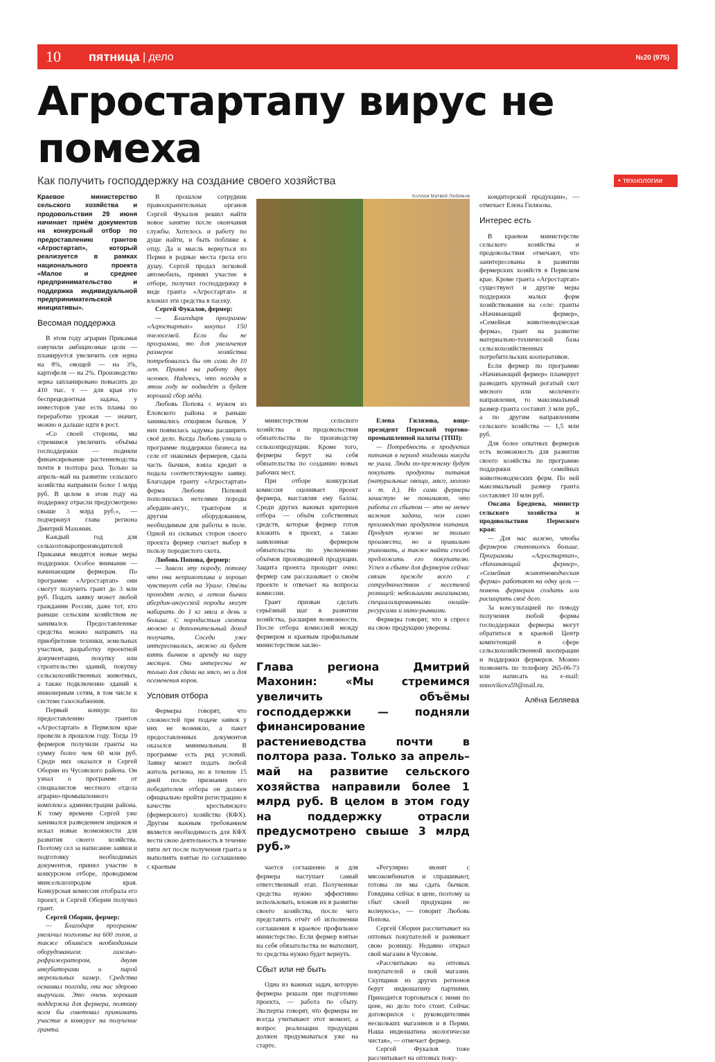10 пятница | дело №20 (975)
Агростартапу вирус не помеха
Как получить господдержку на создание своего хозяйства • технологии
Краевое министерство сельского хозяйства и продовольствия 29 июня начинает приём документов на конкурсный отбор по предоставлению грантов «Агростартап», который реализуется в рамках национального проекта «Малое и среднее предпринимательство и поддержка индивидуальной предпринимательской инициативы».
Весомая поддержка
В этом году аграрии Прикамья озвучили амбициозные цели — планируется увеличить сев зерна на 8%, овощей — на 3%, картофеля — на 2%. Производство зерна запланировано повысить до 410 тыс. т — для края это беспрецедентная задача, у инвесторов уже есть планы по переработке урожая — значит, можно и дальше идти в рост.
«Со своей стороны, мы стремимся увеличить объёмы господдержки — подняли финансирование растениеводства почти в полтора раза. Только за апрель–май на развитие сельского хозяйства направили более 1 млрд руб. В целом в этом году на поддержку отрасли предусмотрено свыше 3 млрд руб.», — подчеркнул глава региона Дмитрий Махонин.
Каждый год для сельхозтоваропроизводителей Прикамья вводятся новые меры поддержки. Особое внимание — начинающим фермерам. По программе «Агростартап» они смогут получить грант до 3 млн руб. Подать заявку может любой гражданин России, даже тот, кто раньше сельским хозяйством не занимался. Предоставленные средства можно направить на приобретение техники, земельных участков, разработку проектной документации, покупку или строительство зданий, покупку сельскохозяйственных животных, а также подключение зданий к инженерным сетям, в том числе к системе газоснабжения.
Первый конкурс по предоставлению грантов «Агростартап» в Пермском крае провели в прошлом году. Тогда 19 фермеров получили гранты на сумму более чем 60 млн руб. Среди них оказался и Сергей Оборин из Чусовского района. Он узнал о программе от специалистов местного отдела аграрно-промышленного комплекса администрации района. К тому времени Сергей уже занимался разведением индюков и искал новые возможности для развития своего хозяйства. Поэтому сел за написание заявки и подготовку необходимых документов, принял участие в конкурсном отборе, проводимом минсельхозпродом края. Конкурсная комиссия отобрала его проект, и Сергей Оборин получил грант.
Сергей Оборин, фермер:
— Благодаря программе увеличил поголовье на 600 голов, а также обзавёлся необходимым оборудованием: газелью-рефрижератором, двумя инкубаторами и парой морозильных камер. Средства осваивал полгода, они нас здорово выручили. Это очень хорошая поддержка для фермера, поэтому всем бы советовал принимать участие в конкурсе на получение гранта.
В прошлом сотрудник правоохранительных органов Сергей Фукалов решил найти новое занятие после окончания службы. Хотелось и работу по душе найти, и быть поближе к отцу. Да и мысль вернуться из Перми в родные места грела его душу. Сергей продал легковой автомобиль, принял участие в отборе, получил господдержку в виде гранта «Агростартап» и вложил эти средства в пасеку.
Сергей Фукалов, фермер:
— Благодаря программе «Агростартап» закупил 150 пчелосемей. Если бы не программа, то для увеличения размеров хозяйства потребовалось бы от семи до 10 лет. Принял на работу двух человек. Надеюсь, что погода в этом году не подведёт и будет хороший сбор мёда.
Любовь Попова с мужем из Еловского района и раньше занимались откормом бычков. У них появилась задумка расширить своё дело. Когда Любовь узнала о программе поддержки бизнеса на селе от знакомых фермеров, сдала часть бычков, взяла кредит и подала соответствующую заявку. Благодаря гранту «Агростартап» ферма Любови Поповой пополнилась нетелями породы абердин-ангус, трактором и другим оборудованием, необходимым для работы в поле. Одной из сильных сторон своего проекта фермер считает выбор в пользу породистого скота.
Любовь Попова, фермер:
— Завели эту породу, потому что она неприхотлива и хорошо чувствует себя на Урале. Отёлы проходят легко, а летом бычки абердин-ангусской породы могут набирать до 1 кг мяса в день и больше. С породистым скотом можно и дополнительный доход получать. Соседи уже интересовались, можно ли будет взять бычков в аренду на пару месяцев. Они интересны не только для сдачи на мясо, но и для осеменения коров.
Условия отбора
Фермеры говорят, что сложностей при подаче заявок у них не возникло, а пакет предоставленных документов оказался минимальным. В программе есть ряд условий. Заявку может подать любой житель региона, но в течение 15 дней после признания его победителем отбора он должен официально пройти регистрацию в качестве крестьянского (фермерского) хозяйства (КФХ). Другим важным требованием является необходимость для КФХ вести свою деятельность в течение пяти лет после получения гранта и выполнять взятые по соглашению с краевым
Коллаж Матвей Любимов
министерством сельского хозяйства и продовольствия обязательства по производству сельхозпродукции. Кроме того, фермеры берут на себя обязательства по созданию новых рабочих мест.
При отборе конкурсная комиссия оценивает проект фермера, выставляя ему баллы. Среди других важных критериев отбора — объём собственных средств, которые фермер готов вложить в проект, а также заявленные фермером обязательства по увеличению объёмов производимой продукции. Защита проекта проходит очно: фермер сам рассказывает о своём проекте и отвечает на вопросы комиссии.
Грант призван сделать серьёзный шаг в развитии хозяйства, расширяя возможности. После отбора комиссией между фермером и краевым профильным министерством заклю-
Елена Гилязова, вице-президент Пермской торгово-промышленной палаты (ТПП):
— Потребность в продуктах питания в период эпидемии никуда не ушла. Люди по-прежнему будут покупать продукты питания (натуральные овощи, мясо, молоко и т. д.). Но сами фермеры зачастую не понимают, что работа со сбытом — это не менее важная задача, чем само производство продуктов питания. Продукт нужно не только произвести, но и правильно упаковать, а также найти способ предложить его покупателю. Успех в сбыте для фермеров сейчас связан прежде всего с сотрудничеством с несетевой розницей: небольшими магазинами, специализированными онлайн-ресурсами и мини-рынками.
Фермеры говорят, что в спросе на свою продукцию уверены.
Глава региона Дмитрий Махонин: «Мы стремимся увеличить объёмы господдержки — подняли финансирование растениеводства почти в полтора раза. Только за апрель–май на развитие сельского хозяйства направили более 1 млрд руб. В целом в этом году на поддержку отрасли предусмотрено свыше 3 млрд руб.»
чается соглашение и для фермера наступает самый ответственный этап. Полученные средства нужно эффективно использовать, вложив их в развитие своего хозяйства, после чего представить отчёт об исполнении соглашения в краевое профильное министерство. Если фермер взятые на себя обязательства не выполнит, то средства нужно будет вернуть.
Сбыт или не быть
Одна из важных задач, которую фермеры решали при подготовке проекта, — работа по сбыту. Эксперты говорят, что фермеры не всегда учитывают этот момент, а вопрос реализации продукции должен продумываться уже на старте.
«Регулярно звонят с мясокомбинатов и спрашивают, готовы ли мы сдать бычков. Говядина сейчас в цене, поэтому за сбыт своей продукции не волнуюсь», — говорит Любовь Попова.
Сергей Оборин рассчитывает на оптовых покупателей и развивает свою розницу. Недавно открыл свой магазин в Чусовом.
«Рассчитываю на оптовых покупателей и свой магазин. Скупщики из других регионов берут индюшатину партиями. Приходится торговаться с ними по цене, но дело того стоит. Сейчас договорился с руководителями нескольких магазинов и в Перми. Наша индюшатина экологически чистая», — отмечает фермер.
Сергей Фукалов тоже рассчитывает на оптовых поку-
кондитерской продукции», — отмечает Елена Гилязова.
Интерес есть
В краевом министерстве сельского хозяйства и продовольствия отмечают, что заинтересованы в развитии фермерских хозяйств в Пермском крае. Кроме гранта «Агростартап» существуют и другие меры поддержки малых форм хозяйствования на селе: гранты «Начинающий фермер», «Семейная животноводческая ферма», грант на развитие материально-технической базы сельскохозяйственных потребительских кооперативов.
Если фермер по программе «Начинающий фермер» планирует разводить крупный рогатый скот мясного или молочного направления, то максимальный размер гранта составит 3 млн руб., а по другим направлениям сельского хозяйства — 1,5 млн руб.
Для более опытных фермеров есть возможность для развития своего хозяйства по программе поддержки семейных животноводческих ферм. По ней максимальный размер гранта составляет 10 млн руб.
Оксана Бреднева, министр сельского хозяйства и продовольствия Пермского края:
— Для нас важно, чтобы фермеров становилось больше. Программы «Агростартап», «Начинающий фермер», «Семейная животноводческая ферма» работают на одну цель — помочь фермерам создать или расширить своё дело.
За консультацией по поводу получения любой формы господдержки фермеры могут обратиться в краевой Центр компетенций в сфере сельскохозяйственной кооперации и поддержки фермеров. Можно позвонить по телефону 265-06-73 или написать на e-mail: nnnovikova59@mail.ru.
Алёна Беляева